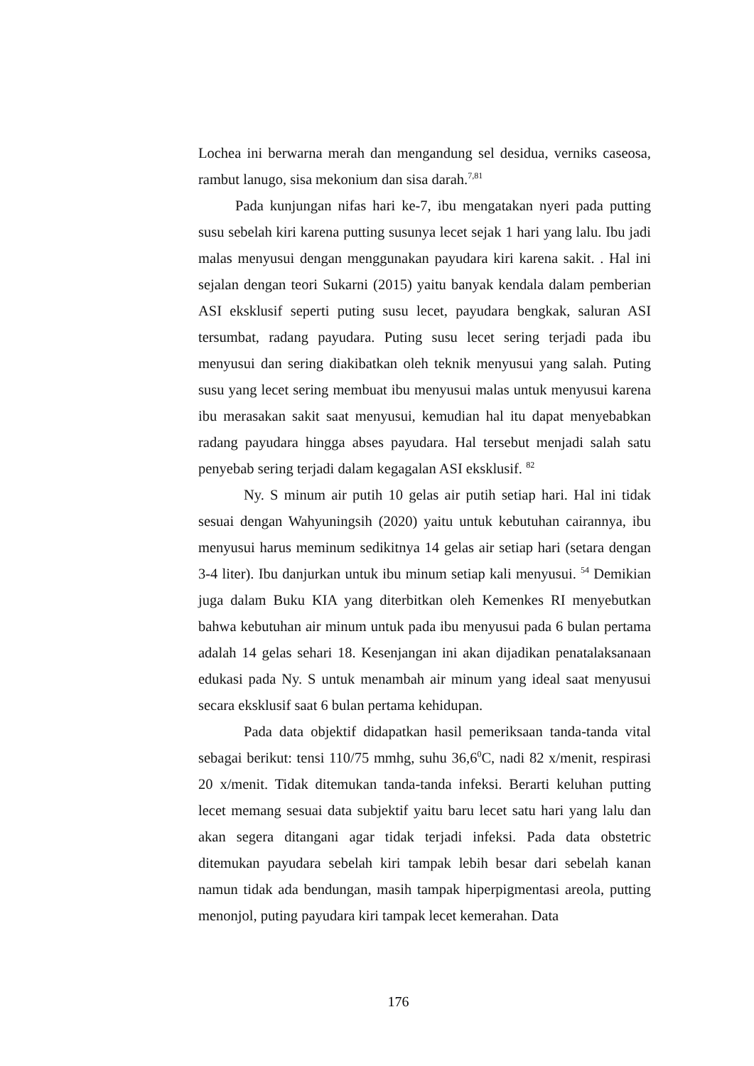Lochea ini berwarna merah dan mengandung sel desidua, verniks caseosa, rambut lanugo, sisa mekonium dan sisa darah.<sup>7,81</sup>
Pada kunjungan nifas hari ke-7, ibu mengatakan nyeri pada putting susu sebelah kiri karena putting susunya lecet sejak 1 hari yang lalu. Ibu jadi malas menyusui dengan menggunakan payudara kiri karena sakit. . Hal ini sejalan dengan teori Sukarni (2015) yaitu banyak kendala dalam pemberian ASI eksklusif seperti puting susu lecet, payudara bengkak, saluran ASI tersumbat, radang payudara. Puting susu lecet sering terjadi pada ibu menyusui dan sering diakibatkan oleh teknik menyusui yang salah. Puting susu yang lecet sering membuat ibu menyusui malas untuk menyusui karena ibu merasakan sakit saat menyusui, kemudian hal itu dapat menyebabkan radang payudara hingga abses payudara. Hal tersebut menjadi salah satu penyebab sering terjadi dalam kegagalan ASI eksklusif. <sup>82</sup>
Ny. S minum air putih 10 gelas air putih setiap hari. Hal ini tidak sesuai dengan Wahyuningsih (2020) yaitu untuk kebutuhan cairannya, ibu menyusui harus meminum sedikitnya 14 gelas air setiap hari (setara dengan 3-4 liter). Ibu danjurkan untuk ibu minum setiap kali menyusui. <sup>54</sup> Demikian juga dalam Buku KIA yang diterbitkan oleh Kemenkes RI menyebutkan bahwa kebutuhan air minum untuk pada ibu menyusui pada 6 bulan pertama adalah 14 gelas sehari 18. Kesenjangan ini akan dijadikan penatalaksanaan edukasi pada Ny. S untuk menambah air minum yang ideal saat menyusui secara eksklusif saat 6 bulan pertama kehidupan.
Pada data objektif didapatkan hasil pemeriksaan tanda-tanda vital sebagai berikut: tensi 110/75 mmhg, suhu 36,6<sup>0</sup>C, nadi 82 x/menit, respirasi 20 x/menit. Tidak ditemukan tanda-tanda infeksi. Berarti keluhan putting lecet memang sesuai data subjektif yaitu baru lecet satu hari yang lalu dan akan segera ditangani agar tidak terjadi infeksi. Pada data obstetric ditemukan payudara sebelah kiri tampak lebih besar dari sebelah kanan namun tidak ada bendungan, masih tampak hiperpigmentasi areola, putting menonjol, puting payudara kiri tampak lecet kemerahan. Data
176